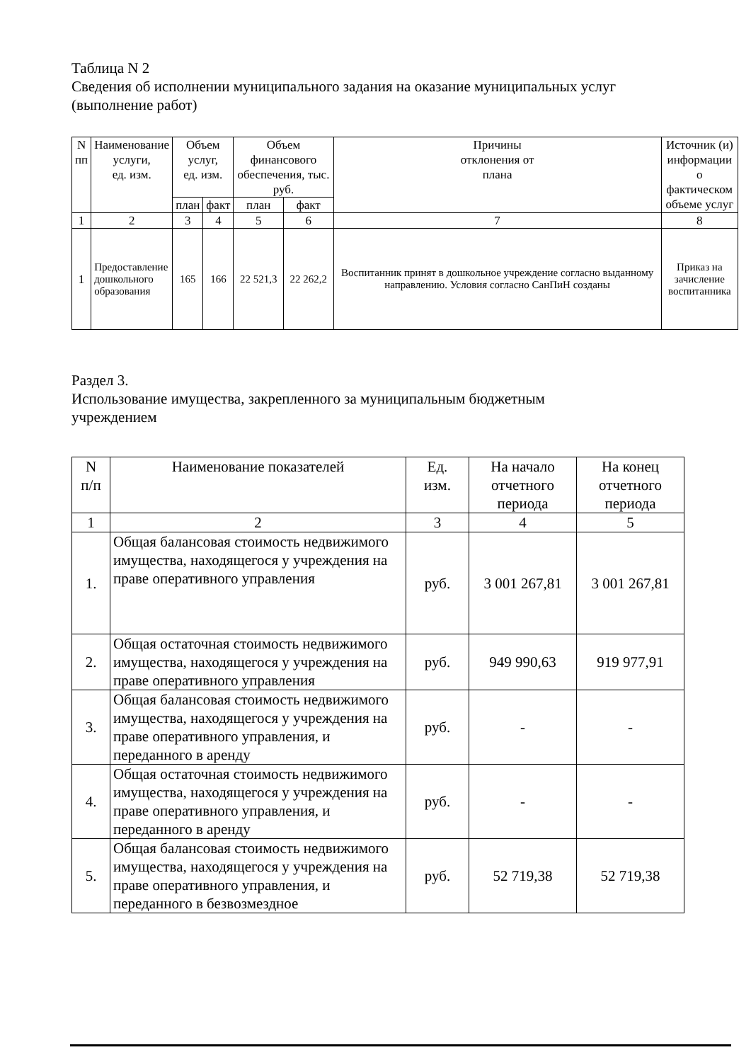Таблица N 2
Сведения об исполнении муниципального задания на оказание муниципальных услуг
(выполнение работ)
| N пп | Наименование услуги, ед. изм. | Объем услуг, ед. изм. | | Объем финансового обеспечения, тыс. руб. | | Причины отклонения от плана | Источник (и) информации о фактическом объеме услуг |
| --- | --- | --- | --- | --- | --- | --- | --- |
| | | план | факт | план | факт | | |
| 1 | 2 | 3 | 4 | 5 | 6 | 7 | 8 |
| 1 | Предоставление дошкольного образования | 165 | 166 | 22 521,3 | 22 262,2 | Воспитанник принят в дошкольное учреждение согласно выданному направлению. Условия согласно СанПиН созданы | Приказ на зачисление воспитанника |
Раздел 3.
Использование имущества, закрепленного за муниципальным бюджетным
учреждением
| N п/п | Наименование показателей | Ед. изм. | На начало отчетного периода | На конец отчетного периода |
| --- | --- | --- | --- | --- |
| 1 | 2 | 3 | 4 | 5 |
| 1. | Общая балансовая стоимость недвижимого имущества, находящегося у учреждения на праве оперативного управления | руб. | 3 001 267,81 | 3 001 267,81 |
| 2. | Общая остаточная стоимость недвижимого имущества, находящегося у учреждения на праве оперативного управления | руб. | 949 990,63 | 919 977,91 |
| 3. | Общая балансовая стоимость недвижимого имущества, находящегося у учреждения на праве оперативного управления, и переданного в аренду | руб. | - | - |
| 4. | Общая остаточная стоимость недвижимого имущества, находящегося у учреждения на праве оперативного управления, и переданного в аренду | руб. | - | - |
| 5. | Общая балансовая стоимость недвижимого имущества, находящегося у учреждения на праве оперативного управления, и переданного в безвозмездное | руб. | 52 719,38 | 52 719,38 |